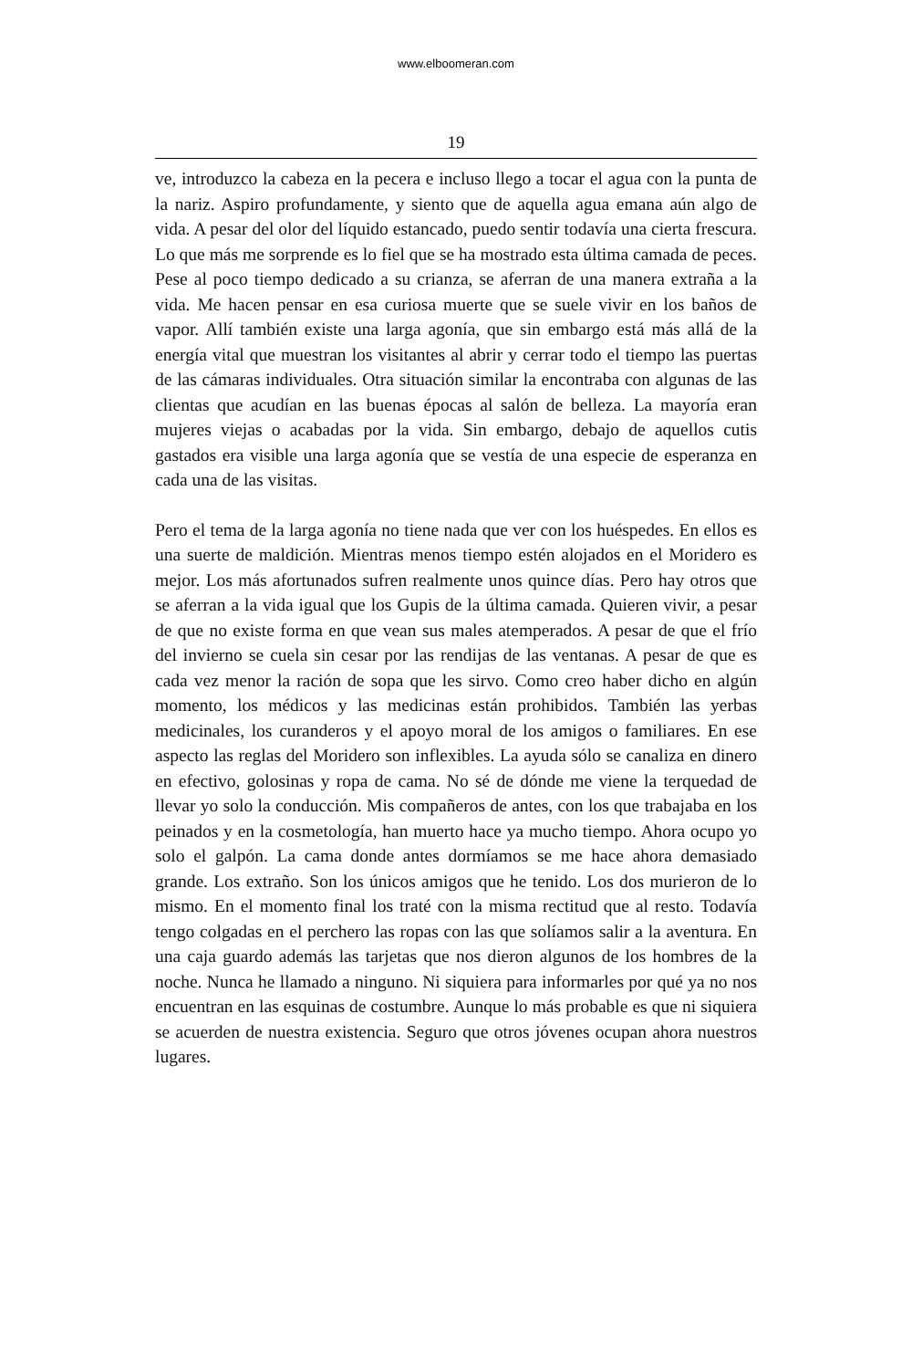www.elboomeran.com
19
ve, introduzco la cabeza en la pecera e incluso llego a tocar el agua con la punta de la nariz. Aspiro profundamente, y siento que de aquella agua emana aún algo de vida. A pesar del olor del líquido estancado, puedo sentir todavía una cierta frescura. Lo que más me sorprende es lo fiel que se ha mostrado esta última camada de peces. Pese al poco tiempo dedicado a su crianza, se aferran de una manera extraña a la vida. Me hacen pensar en esa curiosa muerte que se suele vivir en los baños de vapor. Allí también existe una larga agonía, que sin embargo está más allá de la energía vital que muestran los visitantes al abrir y cerrar todo el tiempo las puertas de las cámaras individuales. Otra situación similar la encontraba con algunas de las clientas que acudían en las buenas épocas al salón de belleza. La mayoría eran mujeres viejas o acabadas por la vida. Sin embargo, debajo de aquellos cutis gastados era visible una larga agonía que se vestía de una especie de esperanza en cada una de las visitas.
Pero el tema de la larga agonía no tiene nada que ver con los huéspedes. En ellos es una suerte de maldición. Mientras menos tiempo estén alojados en el Moridero es mejor. Los más afortunados sufren realmente unos quince días. Pero hay otros que se aferran a la vida igual que los Gupis de la última camada. Quieren vivir, a pesar de que no existe forma en que vean sus males atemperados. A pesar de que el frío del invierno se cuela sin cesar por las rendijas de las ventanas. A pesar de que es cada vez menor la ración de sopa que les sirvo. Como creo haber dicho en algún momento, los médicos y las medicinas están prohibidos. También las yerbas medicinales, los curanderos y el apoyo moral de los amigos o familiares. En ese aspecto las reglas del Moridero son inflexibles. La ayuda sólo se canaliza en dinero en efectivo, golosinas y ropa de cama. No sé de dónde me viene la terquedad de llevar yo solo la conducción. Mis compañeros de antes, con los que trabajaba en los peinados y en la cosmetología, han muerto hace ya mucho tiempo. Ahora ocupo yo solo el galpón. La cama donde antes dormíamos se me hace ahora demasiado grande. Los extraño. Son los únicos amigos que he tenido. Los dos murieron de lo mismo. En el momento final los traté con la misma rectitud que al resto. Todavía tengo colgadas en el perchero las ropas con las que solíamos salir a la aventura. En una caja guardo además las tarjetas que nos dieron algunos de los hombres de la noche. Nunca he llamado a ninguno. Ni siquiera para informarles por qué ya no nos encuentran en las esquinas de costumbre. Aunque lo más probable es que ni siquiera se acuerden de nuestra existencia. Seguro que otros jóvenes ocupan ahora nuestros lugares.